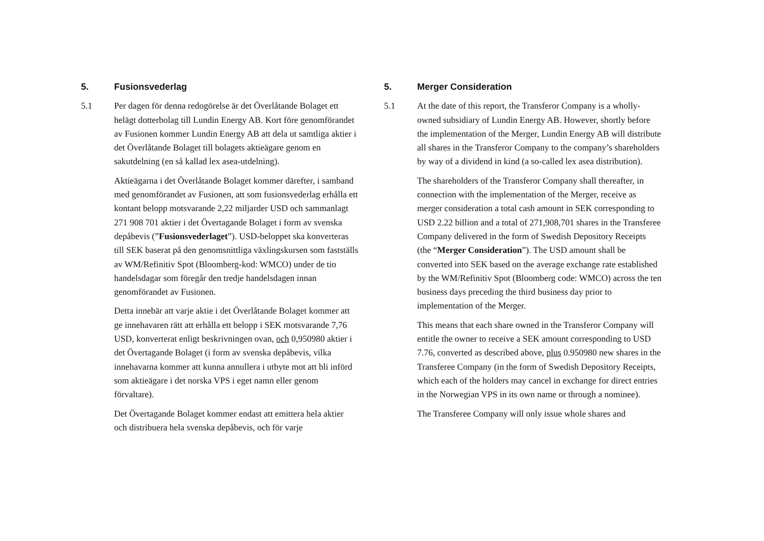5. Fusionsvederlag
5.1 Per dagen för denna redogörelse är det Överlåtande Bolaget ett helägt dotterbolag till Lundin Energy AB. Kort före genomförandet av Fusionen kommer Lundin Energy AB att dela ut samtliga aktier i det Överlåtande Bolaget till bolagets aktieägare genom en sakutdelning (en så kallad lex asea-utdelning).
Aktieägarna i det Överlåtande Bolaget kommer därefter, i samband med genomförandet av Fusionen, att som fusionsvederlag erhålla ett kontant belopp motsvarande 2,22 miljarder USD och sammanlagt 271 908 701 aktier i det Övertagande Bolaget i form av svenska depåbevis (”Fusionsvederlaget”). USD-beloppet ska konverteras till SEK baserat på den genomsnittliga växlingskursen som fastställs av WM/Refinitiv Spot (Bloomberg-kod: WMCO) under de tio handelsdagar som föregår den tredje handelsdagen innan genomförandet av Fusionen.
Detta innebär att varje aktie i det Överlåtande Bolaget kommer att ge innehavaren rätt att erhålla ett belopp i SEK motsvarande 7,76 USD, konverterat enligt beskrivningen ovan, och 0,950980 aktier i det Övertagande Bolaget (i form av svenska depåbevis, vilka innehavarna kommer att kunna annullera i utbyte mot att bli införd som aktieägare i det norska VPS i eget namn eller genom förvaltare).
Det Övertagande Bolaget kommer endast att emittera hela aktier och distribuera hela svenska depåbevis, och för varje
5. Merger Consideration
5.1 At the date of this report, the Transferor Company is a wholly-owned subsidiary of Lundin Energy AB. However, shortly before the implementation of the Merger, Lundin Energy AB will distribute all shares in the Transferor Company to the company’s shareholders by way of a dividend in kind (a so-called lex asea distribution).
The shareholders of the Transferor Company shall thereafter, in connection with the implementation of the Merger, receive as merger consideration a total cash amount in SEK corresponding to USD 2.22 billion and a total of 271,908,701 shares in the Transferee Company delivered in the form of Swedish Depository Receipts (the “Merger Consideration”). The USD amount shall be converted into SEK based on the average exchange rate established by the WM/Refinitiv Spot (Bloomberg code: WMCO) across the ten business days preceding the third business day prior to implementation of the Merger.
This means that each share owned in the Transferor Company will entitle the owner to receive a SEK amount corresponding to USD 7.76, converted as described above, plus 0.950980 new shares in the Transferee Company (in the form of Swedish Depository Receipts, which each of the holders may cancel in exchange for direct entries in the Norwegian VPS in its own name or through a nominee).
The Transferee Company will only issue whole shares and